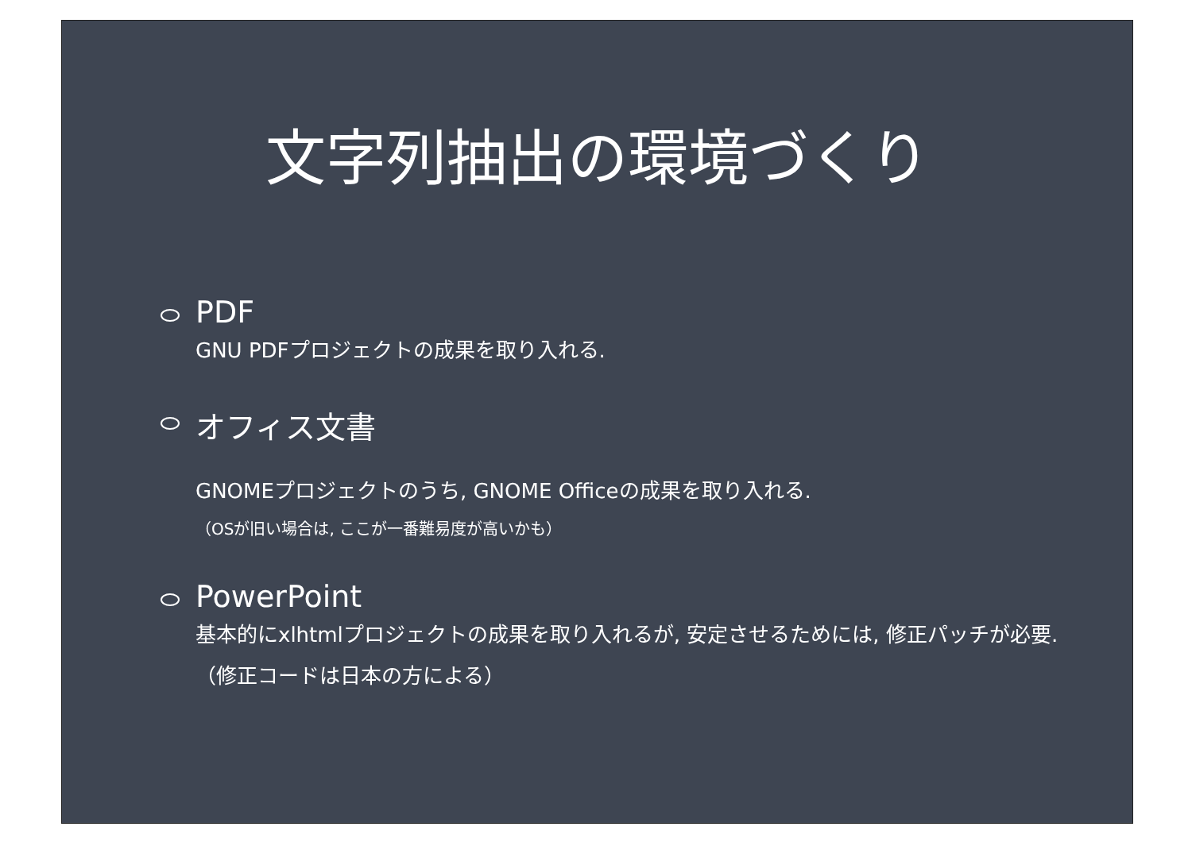文字列抽出の環境づくり
PDF
GNU PDFプロジェクトの成果を取り入れる.
オフィス文書
GNOMEプロジェクトのうち, GNOME Officeの成果を取り入れる.
（OSが旧い場合は, ここが一番難易度が高いかも）
PowerPoint
基本的にxlhtmlプロジェクトの成果を取り入れるが, 安定させるためには, 修正パッチが必要. （修正コードは日本の方による）